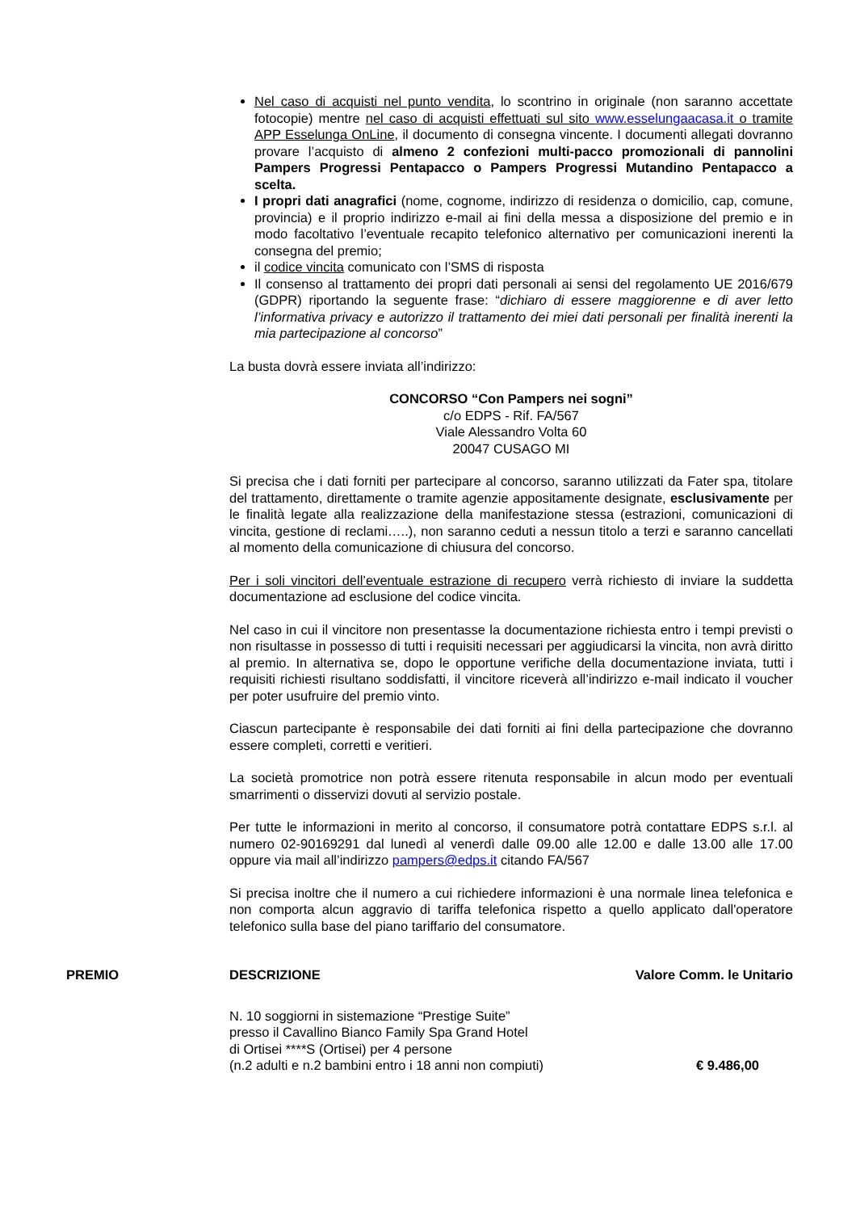Nel caso di acquisti nel punto vendita, lo scontrino in originale (non saranno accettate fotocopie) mentre nel caso di acquisti effettuati sul sito www.esselungaacasa.it o tramite APP Esselunga OnLine, il documento di consegna vincente. I documenti allegati dovranno provare l’acquisto di almeno 2 confezioni multi-pacco promozionali di pannolini Pampers Progressi Pentapacco o Pampers Progressi Mutandino Pentapacco a scelta.
I propri dati anagrafici (nome, cognome, indirizzo di residenza o domicilio, cap, comune, provincia) e il proprio indirizzo e-mail ai fini della messa a disposizione del premio e in modo facoltativo l’eventuale recapito telefonico alternativo per comunicazioni inerenti la consegna del premio;
il codice vincita comunicato con l’SMS di risposta
Il consenso al trattamento dei propri dati personali ai sensi del regolamento UE 2016/679 (GDPR) riportando la seguente frase: “dichiaro di essere maggiorenne e di aver letto l’informativa privacy e autorizzo il trattamento dei miei dati personali per finalità inerenti la mia partecipazione al concorso”
La busta dovrà essere inviata all’indirizzo:
CONCORSO “Con Pampers nei sogni”
c/o EDPS - Rif. FA/567
Viale Alessandro Volta 60
20047 CUSAGO MI
Si precisa che i dati forniti per partecipare al concorso, saranno utilizzati da Fater spa, titolare del trattamento, direttamente o tramite agenzie appositamente designate, esclusivamente per le finalità legate alla realizzazione della manifestazione stessa (estrazioni, comunicazioni di vincita, gestione di reclami…..), non saranno ceduti a nessun titolo a terzi e saranno cancellati al momento della comunicazione di chiusura del concorso.
Per i soli vincitori dell’eventuale estrazione di recupero verrà richiesto di inviare la suddetta documentazione ad esclusione del codice vincita.
Nel caso in cui il vincitore non presentasse la documentazione richiesta entro i tempi previsti o non risultasse in possesso di tutti i requisiti necessari per aggiudicarsi la vincita, non avrà diritto al premio. In alternativa se, dopo le opportune verifiche della documentazione inviata, tutti i requisiti richiesti risultano soddisfatti, il vincitore riceverà all’indirizzo e-mail indicato il voucher per poter usufruire del premio vinto.
Ciascun partecipante è responsabile dei dati forniti ai fini della partecipazione che dovranno essere completi, corretti e veritieri.
La società promotrice non potrà essere ritenuta responsabile in alcun modo per eventuali smarrimenti o disservizi dovuti al servizio postale.
Per tutte le informazioni in merito al concorso, il consumatore potrà contattare EDPS s.r.l. al numero 02-90169291 dal lunedì al venerdì dalle 09.00 alle 12.00 e dalle 13.00 alle 17.00 oppure via mail all’indirizzo pampers@edps.it citando FA/567
Si precisa inoltre che il numero a cui richiedere informazioni è una normale linea telefonica e non comporta alcun aggravio di tariffa telefonica rispetto a quello applicato dall'operatore telefonico sulla base del piano tariffario del consumatore.
| PREMIO | DESCRIZIONE | Valore Comm. le Unitario |
| --- | --- | --- |
| | N. 10 soggiorni in sistemazione “Prestige Suite” presso il Cavallino Bianco Family Spa Grand Hotel di Ortisei ****S (Ortisei) per 4 persone (n.2 adulti e n.2 bambini entro i 18 anni non compiuti) | € 9.486,00 |